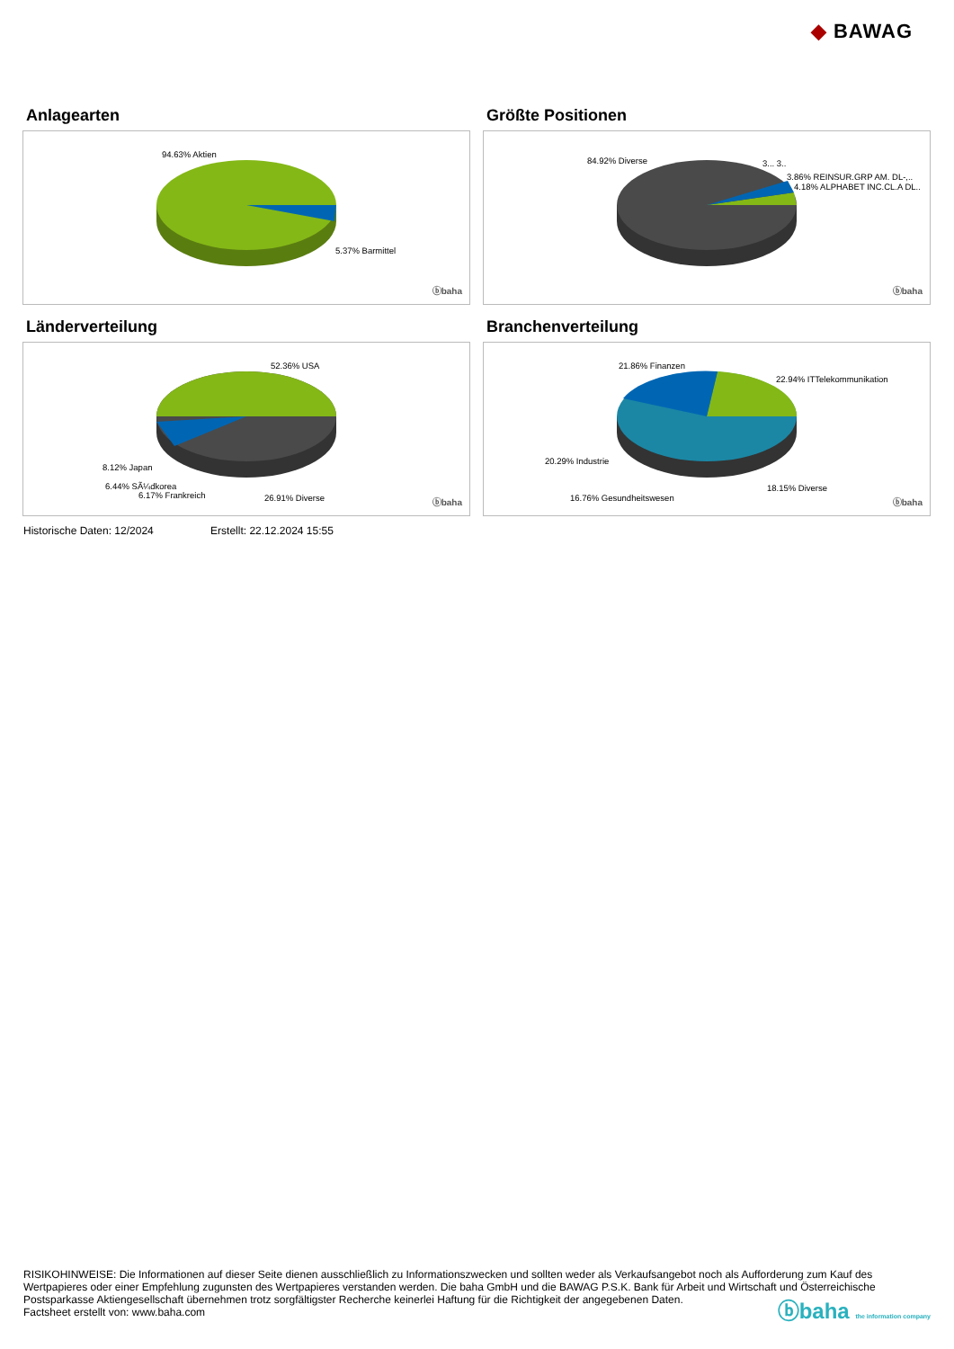◆ BAWAG
Anlagearten
94.63% Aktien
5.37% Barmittel
ⓑbaha
Größte Positionen
84.92% Diverse 3... 3..
3.86% REINSUR.GRP AM. DL-,..
4.18% ALPHABET INC.CL.A DL..
ⓑbaha
Länderverteilung
52.36% USA
8.12% Japan
6.44% SÃ¼dkorea
6.17% Frankreich 26.91% Diverse ⓑbaha
Branchenverteilung
21.86% Finanzen
22.94% ITTelekommunikation
20.29% Industrie
18.15% Diverse
16.76% Gesundheitswesen ⓑbaha
Historische Daten: 12/2024 Erstellt: 22.12.2024 15:55
RISIKOHINWEISE: Die Informationen auf dieser Seite dienen ausschließlich zu Informationszwecken und sollten weder als Verkaufsangebot noch als Aufforderung zum Kauf des Wertpapieres oder einer Empfehlung zugunsten des Wertpapieres verstanden werden. Die baha GmbH und die BAWAG P.S.K. Bank für Arbeit und Wirtschaft und Österreichische Postsparkasse Aktiengesellschaft übernehmen trotz sorgfältigster Recherche keinerlei Haftung für die Richtigkeit der angegebenen Daten.
Factsheet erstellt von: www.baha.com
ⓑbaha the information company